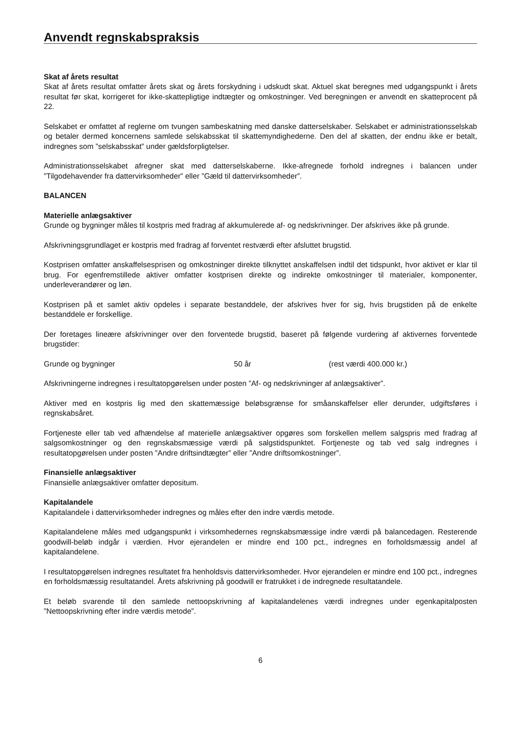Anvendt regnskabspraksis
Skat af årets resultat
Skat af årets resultat omfatter årets skat og årets forskydning i udskudt skat. Aktuel skat beregnes med udgangspunkt i årets resultat før skat, korrigeret for ikke-skattepligtige indtægter og omkostninger. Ved beregningen er anvendt en skatteprocent på 22.
Selskabet er omfattet af reglerne om tvungen sambeskatning med danske datterselskaber. Selskabet er administrationsselskab og betaler dermed koncernens samlede selskabsskat til skattemyndighederne. Den del af skatten, der endnu ikke er betalt, indregnes som ”selskabsskat” under gældsforpligtelser.
Administrationsselskabet afregner skat med datterselskaberne. Ikke-afregnede forhold indregnes i balancen under ”Tilgodehavender fra dattervirksomheder” eller ”Gæld til dattervirksomheder”.
BALANCEN
Materielle anlægsaktiver
Grunde og bygninger måles til kostpris med fradrag af akkumulerede af- og nedskrivninger. Der afskrives ikke på grunde.
Afskrivningsgrundlaget er kostpris med fradrag af forventet restværdi efter afsluttet brugstid.
Kostprisen omfatter anskaffelsesprisen og omkostninger direkte tilknyttet anskaffelsen indtil det tidspunkt, hvor aktivet er klar til brug. For egenfremstillede aktiver omfatter kostprisen direkte og indirekte omkostninger til materialer, komponenter, underleverandører og løn.
Kostprisen på et samlet aktiv opdeles i separate bestanddele, der afskrives hver for sig, hvis brugstiden på de enkelte bestanddele er forskellige.
Der foretages lineære afskrivninger over den forventede brugstid, baseret på følgende vurdering af aktivernes forventede brugstider:
Grunde og bygninger 50 år (rest værdi 400.000 kr.)
Afskrivningerne indregnes i resultatopgørelsen under posten ”Af- og nedskrivninger af anlægsaktiver”.
Aktiver med en kostpris lig med den skattemæssige beløbsgrænse for småanskaffelser eller derunder, udgiftsføres i regnskabsåret.
Fortjeneste eller tab ved afhændelse af materielle anlægsaktiver opgøres som forskellen mellem salgspris med fradrag af salgsomkostninger og den regnskabsmæssige værdi på salgstidspunktet. Fortjeneste og tab ved salg indregnes i resultatopgørelsen under posten ”Andre driftsindtægter” eller ”Andre driftsomkostninger”.
Finansielle anlægsaktiver
Finansielle anlægsaktiver omfatter depositum.
Kapitalandele
Kapitalandele i dattervirksomheder indregnes og måles efter den indre værdis metode.
Kapitalandelene måles med udgangspunkt i virksomhedernes regnskabsmæssige indre værdi på balancedagen. Resterende goodwill-beløb indgår i værdien. Hvor ejerandelen er mindre end 100 pct., indregnes en forholdsmæssig andel af kapitalandelene.
I resultatopgørelsen indregnes resultatet fra henholdsvis dattervirksomheder. Hvor ejerandelen er mindre end 100 pct., indregnes en forholdsmæssig resultatandel. Årets afskrivning på goodwill er fratrukket i de indregnede resultatandele.
Et beløb svarende til den samlede nettoopskrivning af kapitalandelenes værdi indregnes under egenkapitalposten ”Nettoopskrivning efter indre værdis metode”.
6